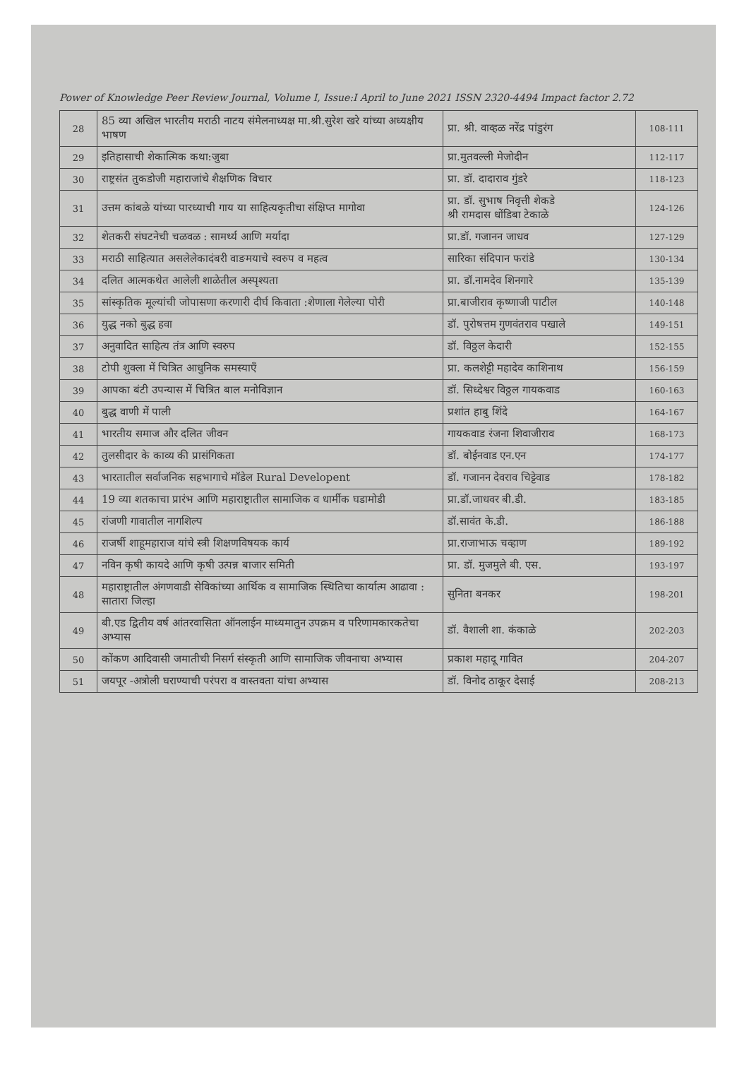Power of Knowledge Peer Review Journal, Volume I, Issue:I April to June 2021 ISSN 2320-4494 Impact factor 2.72
| 28 | 85 व्या अखिल भारतीय मराठी नाटय संमेलनाध्यक्ष मा.श्री.सुरेश खरे यांच्या अध्यक्षीय भाषण | प्रा. श्री. वाव्हळ नरेंद्र पांडुरंग | 108-111 |
| 29 | इतिहासाची शेकात्मिक कथा:जुबा | प्रा.मुतवल्ली मेजोदीन | 112-117 |
| 30 | राष्ट्रसंत तुकडोजी महाराजांचे शैक्षणिक विचार | प्रा. डॉ. दादाराव गुंडरे | 118-123 |
| 31 | उत्तम कांबळे यांच्या पारध्याची गाय या साहित्यकृतीचा संक्षिप्त मागोवा | प्रा. डॉ. सुभाष निवृत्ती शेकडे श्री रामदास धोंडिबा टेकाळे | 124-126 |
| 32 | शेतकरी संघटनेची चळवळ : सामर्थ्य आणि मर्यादा | प्रा.डॉ. गजानन जाधव | 127-129 |
| 33 | मराठी साहित्यात असलेलेकादंबरी वाङमयाचे स्वरुप व महत्व | सारिका संदिपान फरांडे | 130-134 |
| 34 | दलित आत्मकथेत आलेली शाळेतील अस्पृश्यता | प्रा. डॉ.नामदेव शिनगारे | 135-139 |
| 35 | सांस्कृतिक मूल्यांची जोपासणा करणारी दीर्घ किवाता :शेणाला गेलेल्या पोरी | प्रा.बाजीराव कृष्णाजी पाटील | 140-148 |
| 36 | युद्ध नको बुद्ध हवा | डॉ. पुरोषत्तम गुणवंतराव पखाले | 149-151 |
| 37 | अनुवादित साहित्य तंत्र आणि स्वरुप | डॉ. विठ्ठल केदारी | 152-155 |
| 38 | टोपी शुक्ला में चित्रित आधुनिक समस्याएँ | प्रा. कलशेट्टी महादेव काशिनाथ | 156-159 |
| 39 | आपका बंटी उपन्यास में चित्रित बाल मनोविज्ञान | डॉ. सिध्देश्वर विठ्ठल गायकवाड | 160-163 |
| 40 | बुद्ध वाणी में पाली | प्रशांत हाबु शिंदे | 164-167 |
| 41 | भारतीय समाज और दलित जीवन | गायकवाड रंजना शिवाजीराव | 168-173 |
| 42 | तुलसीदार के काव्य की प्रासंगिकता | डॉ. बोईनवाड एन.एन | 174-177 |
| 43 | भारतातील सर्वाजनिक सहभागाचे मॉडेल Rural Developent | डॉ. गजानन देवराव चिट्टेवाड | 178-182 |
| 44 | 19 व्या शतकाचा प्रारंभ आणि महाराष्ट्रातील सामाजिक व धार्मीक घडामोडी | प्रा.डॉ.जाधवर बी.डी. | 183-185 |
| 45 | रांजणी गावातील नागशिल्प | डॉ.सावंत के.डी. | 186-188 |
| 46 | राजर्षी शाहूमहाराज यांचे स्त्री शिक्षणविषयक कार्य | प्रा.राजाभाऊ चव्हाण | 189-192 |
| 47 | नविन कृषी कायदे आणि कृषी उत्पन्न बाजार समिती | प्रा. डॉ. मुजमुले बी. एस. | 193-197 |
| 48 | महाराष्ट्रातील अंगणवाडी सेविकांच्या आर्थिक व सामाजिक स्थितिचा कार्यात्म आढावा : सातारा जिल्हा | सुनिता बनकर | 198-201 |
| 49 | बी.एड द्वितीय वर्ष आंतरवासिता ऑनलाईन माध्यमातुन उपक्रम व परिणामकारकतेचा अभ्यास | डॉ. वैशाली शा. कंकाळे | 202-203 |
| 50 | कोंकण आदिवासी जमातीची निसर्ग संस्कृती आणि सामाजिक जीवनाचा अभ्यास | प्रकाश महादू गावित | 204-207 |
| 51 | जयपूर -अत्रोली घराण्याची परंपरा व वास्तवता यांचा अभ्यास | डॉ. विनोद ठाकूर देसाई | 208-213 |